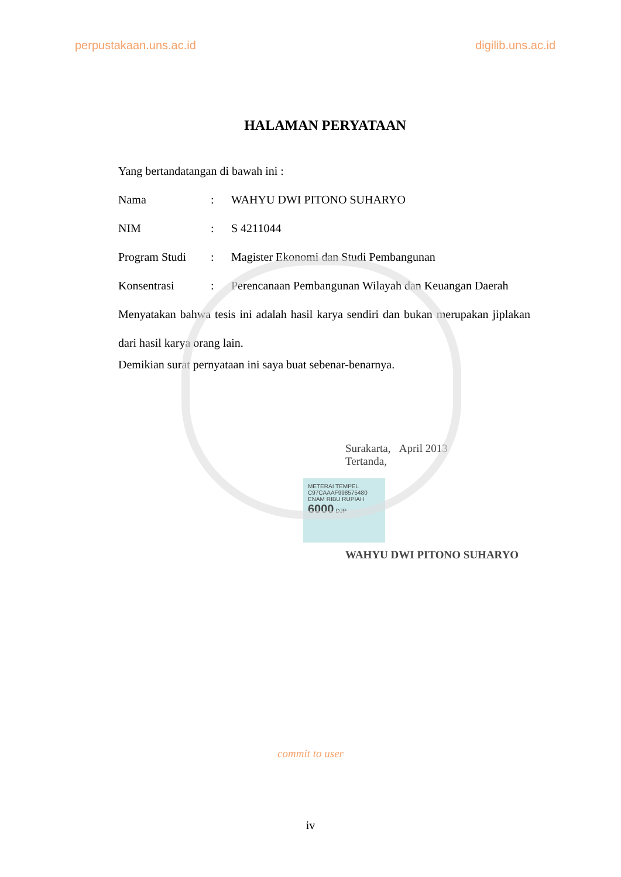perpustakaan.uns.ac.id digilib.uns.ac.id
HALAMAN PERYATAAN
Yang bertandatangan di bawah ini :
Nama: WAHYU DWI PITONO SUHARYO
NIM: S 4211044
Program Studi: Magister Ekonomi dan Studi Pembangunan
Konsentrasi: Perencanaan Pembangunan Wilayah dan Keuangan Daerah
Menyatakan bahwa tesis ini adalah hasil karya sendiri dan bukan merupakan jiplakan dari hasil karya orang lain.
Demikian surat pernyataan ini saya buat sebenar-benarnya.
Surakarta, April 2013
Tertanda,
METERAI TEMPEL
C97CAAAF998575480
ENAM RIBU RUPIAH
6000 DJP
WAHYU DWI PITONO SUHARYO
commit to user
iv